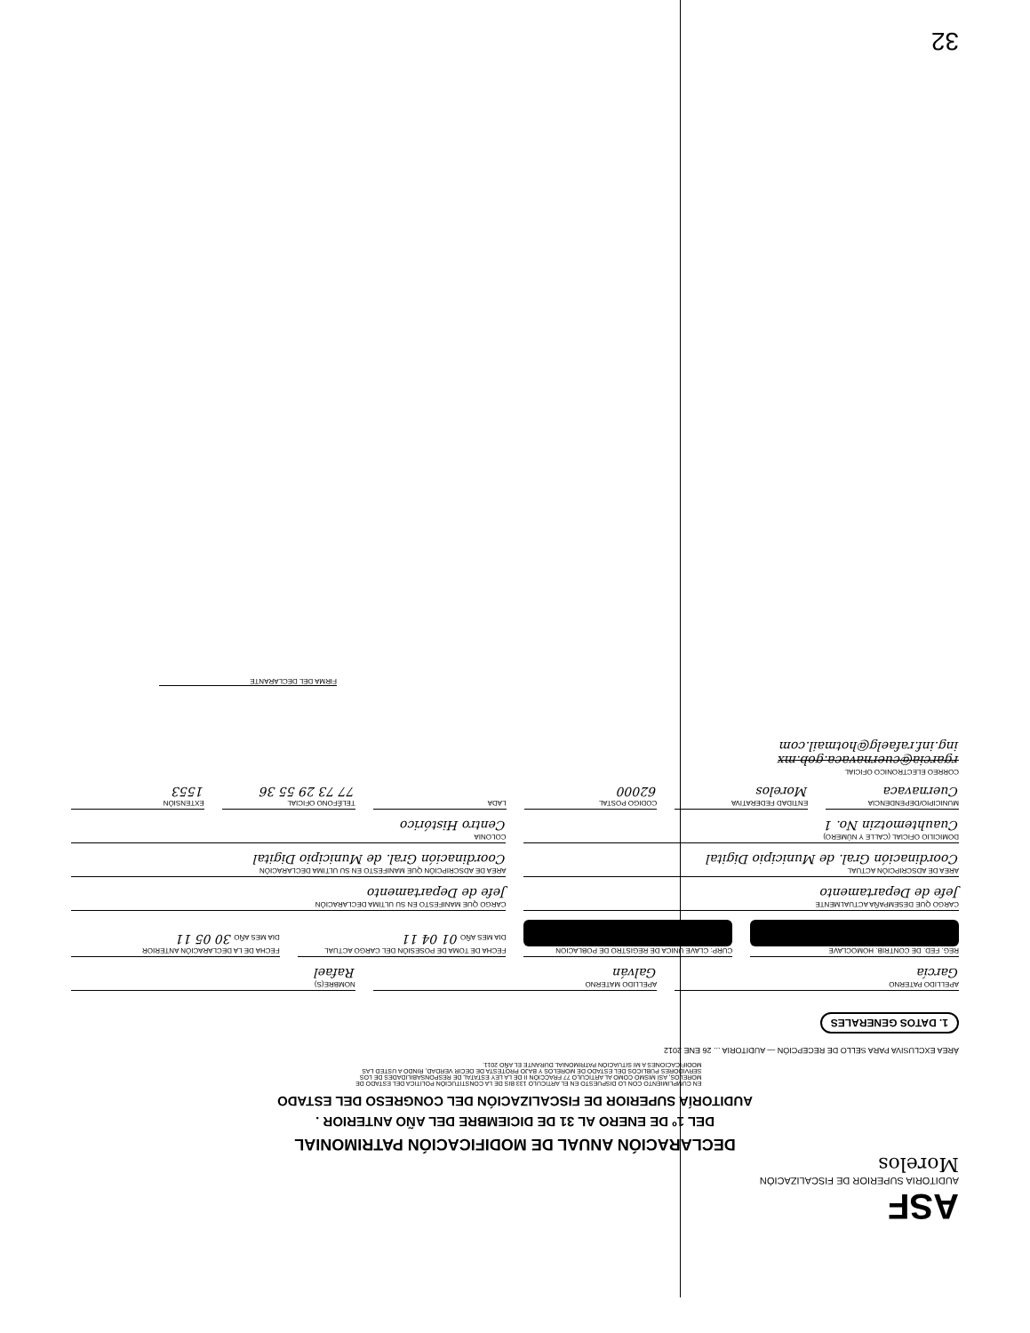ASF
AUDITORIA SUPERIOR DE FISCALIZACIÓN
Morelos
DECLARACIÓN ANUAL DE MODIFICACIÓN PATRIMONIAL
DEL 1º DE ENERO AL 31 DE DICIEMBRE DEL AÑO ANTERIOR .
AUDITORÍA SUPERIOR DE FISCALIZACIÓN DEL CONGRESO DEL ESTADO
EN CUMPLIMIENTO CON LO DISPUESTO EN EL ARTICULO 133 BIS DE LA CONSTITUCIÓN POLITICA DEL ESTADO DE MORELOS, ASÍ MISMO COMO AL ARTICULO 77 FRACCIÓN II DE LA LEY ESTATAL DE RESPONSABILIDADES DE LOS SERVIDORES PÚBLICOS DEL ESTADO DE MORELOS Y BAJO PROTESTA DE DECIR VERDAD, RINDO A USTED LAS MODIFICACIONES A MI SITUACIÓN PATRIMONIAL DURANTE EL AÑO 2011.
ÁREA EXCLUSIVA PARA SELLO DE RECEPCIÓN — AUDITORIA ... 26 ENE 2012
1. DATOS GENERALES
APELLIDO PATERNO
García
APELLIDO MATERNO
Galván
NOMBRE(S)
Rafael
REG. FED. DE CONTRIB. HOMOCLAVE
CURP: CLAVE UNICA DE REGISTRO DE POBLACION
FECHA DE TOMA DE POSESIÓN DEL CARGO ACTUAL
DIA MES AÑO 01 04 11
FECHA DE LA DECLARACIÓN ANTERIOR
DIA MES AÑO 30 05 11
CARGO QUE DESEMPAÑA ACTUALMENTE
Jefe de Departamento
CARGO QUE MANIFESTO EN SU ULTIMA DECLARACIÓN
Jefe de Departamento
AREA DE ADSCRIPCIÓN ACTUAL
Coordinación Gral. de Municipio Digital
AREA DE ADSCRIPCIÓN QUE MANIFESTO EN SU ULTIMA DECLARACIÓN
Coordinación Gral. de Municipio Digital
DOMICILIO OFICIAL (CALLE Y NÚMERO)
Cuauhtemotzin No. 1
COLONIA
Centro Histórico
MUNICIPIO/DEPENDENCIA
Cuernavaca
ENTIDAD FEDERATIVA
Morelos
CODIGO POSTAL
62000
LADA
TELÉFONO OFICIAL
77 73 29 55 36
EXTENSIÓN
1553
CORREO ELECTRONICO OFICIAL
rgarcia@cuernavaca.gob.mx
ing.inf.rafaelg@hotmail.com
FIRMA DEL DECLARANTE
32